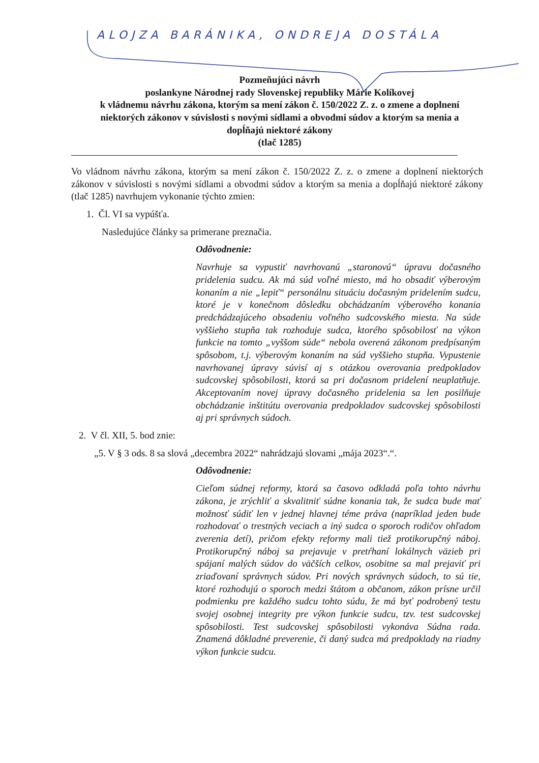ALOJZA BARÁNIKA, ONDREJA DOSTÁLA
Pozmeňujúci návrh
poslankyne Národnej rady Slovenskej republiky Márie Kolíkovej
k vládnemu návrhu zákona, ktorým sa mení zákon č. 150/2022 Z. z. o zmene a doplnení niektorých zákonov v súvislosti s novými sídlami a obvodmi súdov a ktorým sa menia a dopĺňajú niektoré zákony
(tlač 1285)
Vo vládnom návrhu zákona, ktorým sa mení zákon č. 150/2022 Z. z. o zmene a doplnení niektorých zákonov v súvislosti s novými sídlami a obvodmi súdov a ktorým sa menia a dopĺňajú niektoré zákony (tlač 1285) navrhujem vykonanie týchto zmien:
1. Čl. VI sa vypúšťa.
Nasledujúce články sa primerane preznačia.
Odôvodnenie:
Navrhuje sa vypustiť navrhovanú „staronovú“ úpravu dočasného pridelenia sudcu. Ak má súd voľné miesto, má ho obsadiť výberovým konaním a nie „lepiť“ personálnu situáciu dočasným pridelením sudcu, ktoré je v konečnom dôsledku obchádzaním výberového konania predchádzajúceho obsadeniu voľného sudcovského miesta. Na súde vyššieho stupňa tak rozhoduje sudca, ktorého spôsobilosť na výkon funkcie na tomto „vyššom súde“ nebola overená zákonom predpísaným spôsobom, t.j. výberovým konaním na súd vyššieho stupňa. Vypustenie navrhovanej úpravy súvisí aj s otázkou overovania predpokladov sudcovskej spôsobilosti, ktorá sa pri dočasnom pridelení neuplatňuje. Akceptovaním novej úpravy dočasného pridelenia sa len posilňuje obchádzanie inštitútu overovania predpokladov sudcovskej spôsobilosti aj pri správnych súdoch.
2. V čl. XII, 5. bod znie:
„5. V § 3 ods. 8 sa slová „decembra 2022“ nahrádzajú slovami „mája 2023“.“.
Odôvodnenie:
Cieľom súdnej reformy, ktorá sa časovo odkladá poľa tohto návrhu zákona, je zrýchliť a skvalitniť súdne konania tak, že sudca bude mať možnosť súdiť len v jednej hlavnej téme práva (napríklad jeden bude rozhodovať o trestných veciach a iný sudca o sporoch rodičov ohľadom zverenia detí), pričom efekty reformy mali tiež protikorupčný náboj. Protikorupčný náboj sa prejavuje v pretŕhaní lokálnych väzieb pri spájaní malých súdov do väčších celkov, osobitne sa mal prejaviť pri zriaďovaní správnych súdov. Pri nových správnych súdoch, to sú tie, ktoré rozhodujú o sporoch medzi štátom a občanom, zákon prísne určil podmienku pre každého sudcu tohto súdu, že má byť podrobený testu svojej osobnej integrity pre výkon funkcie sudcu, tzv. test sudcovskej spôsobilosti. Test sudcovskej spôsobilosti vykonáva Súdna rada. Znamená dôkladné preverenie, či daný sudca má predpoklady na riadny výkon funkcie sudcu.